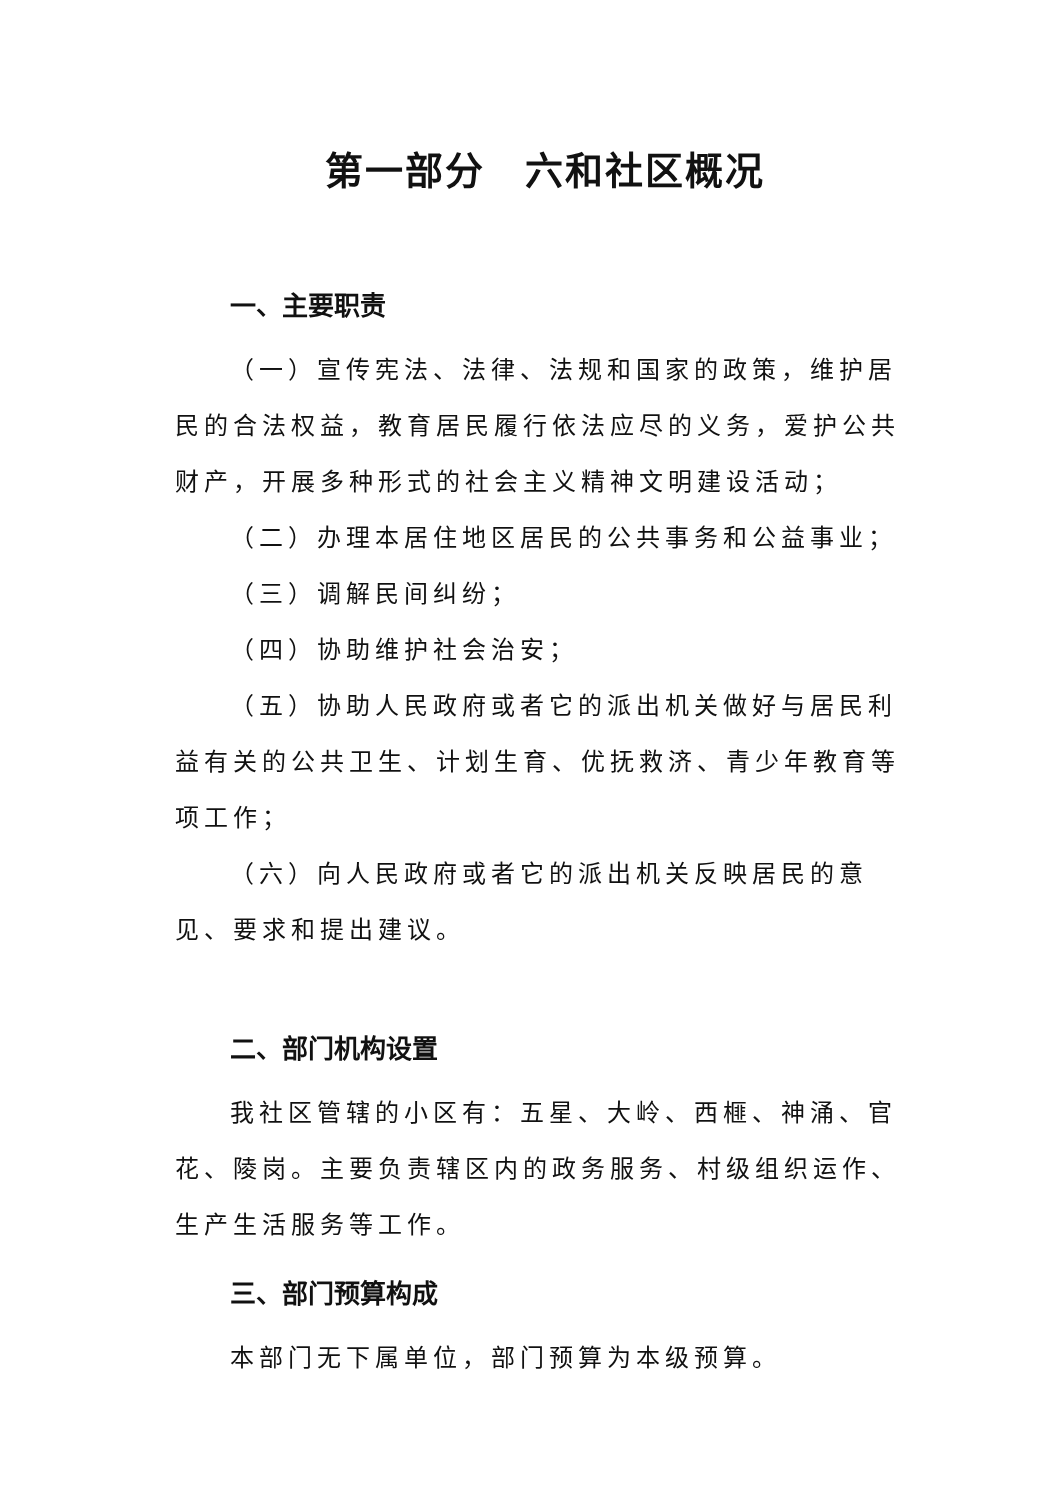第一部分　六和社区概况
一、主要职责
（一）宣传宪法、法律、法规和国家的政策，维护居民的合法权益，教育居民履行依法应尽的义务，爱护公共财产，开展多种形式的社会主义精神文明建设活动；
（二）办理本居住地区居民的公共事务和公益事业；
（三）调解民间纠纷；
（四）协助维护社会治安；
（五）协助人民政府或者它的派出机关做好与居民利益有关的公共卫生、计划生育、优抚救济、青少年教育等项工作；
（六）向人民政府或者它的派出机关反映居民的意见、要求和提出建议。
二、部门机构设置
我社区管辖的小区有：五星、大岭、西榧、神涌、官花、陵岗。主要负责辖区内的政务服务、村级组织运作、生产生活服务等工作。
三、部门预算构成
本部门无下属单位，部门预算为本级预算。